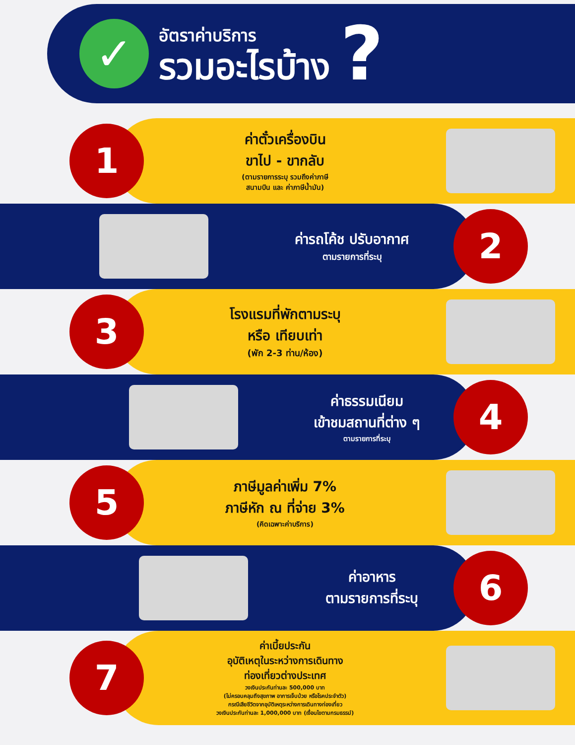✓
อัตราค่าบริการ
รวมอะไรบ้าง
?
1
ค่าตั๋วเครื่องบิน
ขาไป - ขากลับ
(ตามรายการระบุ รวมถึงค่าภาษี
สนามบิน และ ค่าภาษีน้ำมัน)
ค่ารถโค้ช ปรับอากาศ
ตามรายการที่ระบุ
2
3
โรงแรมที่พักตามระบุ
หรือ เทียบเท่า
(พัก 2-3 ท่าน/ห้อง)
ค่าธรรมเนียม
เข้าชมสถานที่ต่าง ๆ
ตามรายการที่ระบุ
4
5
ภาษีมูลค่าเพิ่ม 7%
ภาษีหัก ณ ที่จ่าย 3%
(คิดเฉพาะค่าบริการ)
ค่าอาหาร
ตามรายการที่ระบุ
6
7
ค่าเบี้ยประกัน
อุบัติเหตุในระหว่างการเดินทาง
ท่องเที่ยวต่างประเทศ
วงเงินประกันท่านละ 500,000 บาท
(ไม่ครอบคลุมถึงสุขภาพ อาการเจ็บป่วย หรือโรคประจำตัว)
กรณีเสียชีวิตจากอุบัติเหตุระหว่างการเดินทางท่องเที่ยว
วงเงินประกันท่านละ 1,000,000 บาท (เงื่อนไขตามกรมธรรม์)